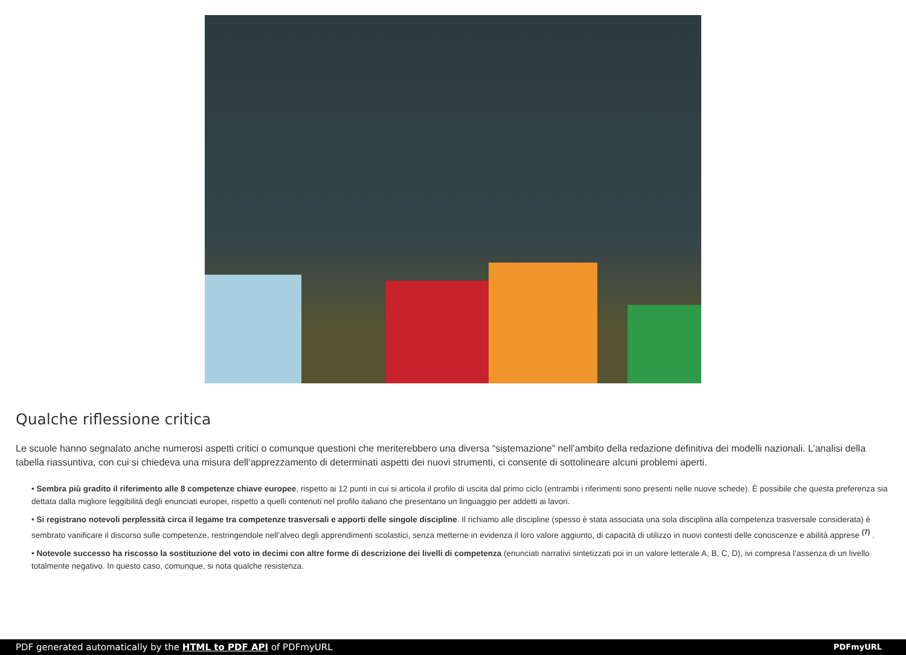Qualche riflessione critica
Le scuole hanno segnalato anche numerosi aspetti critici o comunque questioni che meriterebbero una diversa “sistemazione” nell’ambito della redazione definitiva dei modelli nazionali. L’analisi della tabella riassuntiva, con cui si chiedeva una misura dell’apprezzamento di determinati aspetti dei nuovi strumenti, ci consente di sottolineare alcuni problemi aperti.
• Sembra più gradito il riferimento alle 8 competenze chiave europee, rispetto ai 12 punti in cui si articola il profilo di uscita dal primo ciclo (entrambi i riferimenti sono presenti nelle nuove schede). È possibile che questa preferenza sia dettata dalla migliore leggibilità degli enunciati europei, rispetto a quelli contenuti nel profilo italiano che presentano un linguaggio per addetti ai lavori.
• Si registrano notevoli perplessità circa il legame tra competenze trasversali e apporti delle singole discipline. Il richiamo alle discipline (spesso è stata associata una sola disciplina alla competenza trasversale considerata) è sembrato vanificare il discorso sulle competenze, restringendole nell’alveo degli apprendimenti scolastici, senza metterne in evidenza il loro valore aggiunto, di capacità di utilizzo in nuovi contesti delle conoscenze e abilità apprese <sup>(7)</sup> .
• Notevole successo ha riscosso la sostituzione del voto in decimi con altre forme di descrizione dei livelli di competenza (enunciati narrativi sintetizzati poi in un valore letterale A, B, C, D), ivi compresa l’assenza di un livello totalmente negativo. In questo caso, comunque, si nota qualche resistenza.
PDF generated automatically by the HTML to PDF API of PDFmyURL PDFmyURL